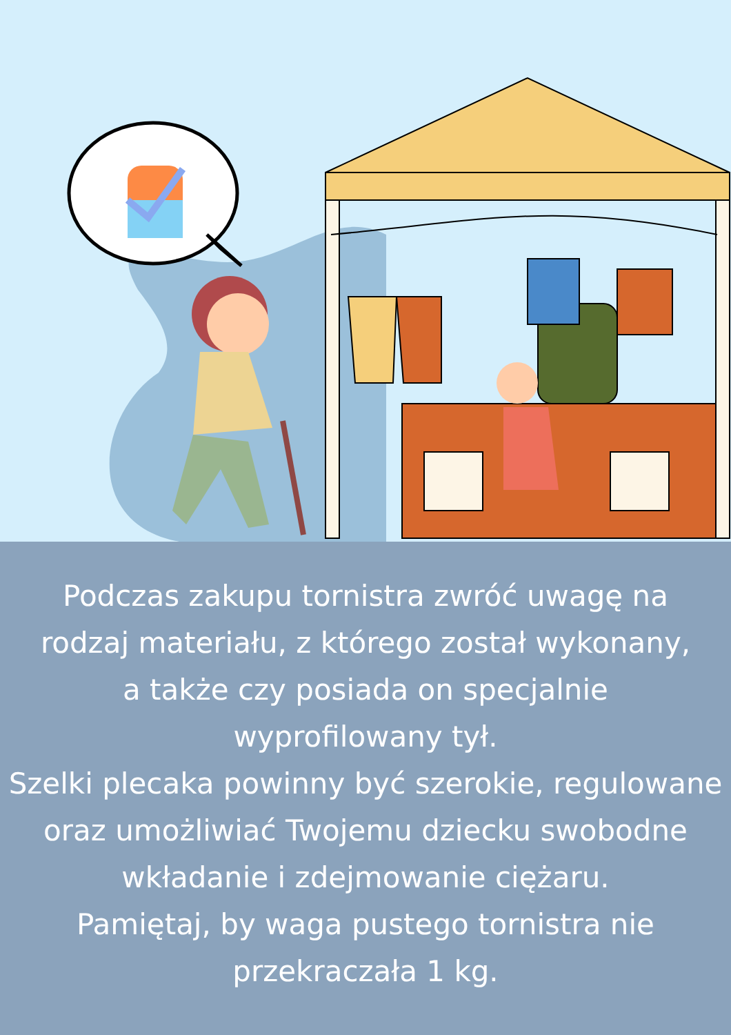Podczas zakupu tornistra zwróć uwagę na
rodzaj materiału, z którego został wykonany,
a także czy posiada on specjalnie
wyprofilowany tył.
Szelki plecaka powinny być szerokie, regulowane
oraz umożliwiać Twojemu dziecku swobodne
wkładanie i zdejmowanie ciężaru.
Pamiętaj, by waga pustego tornistra nie
przekraczała 1 kg.